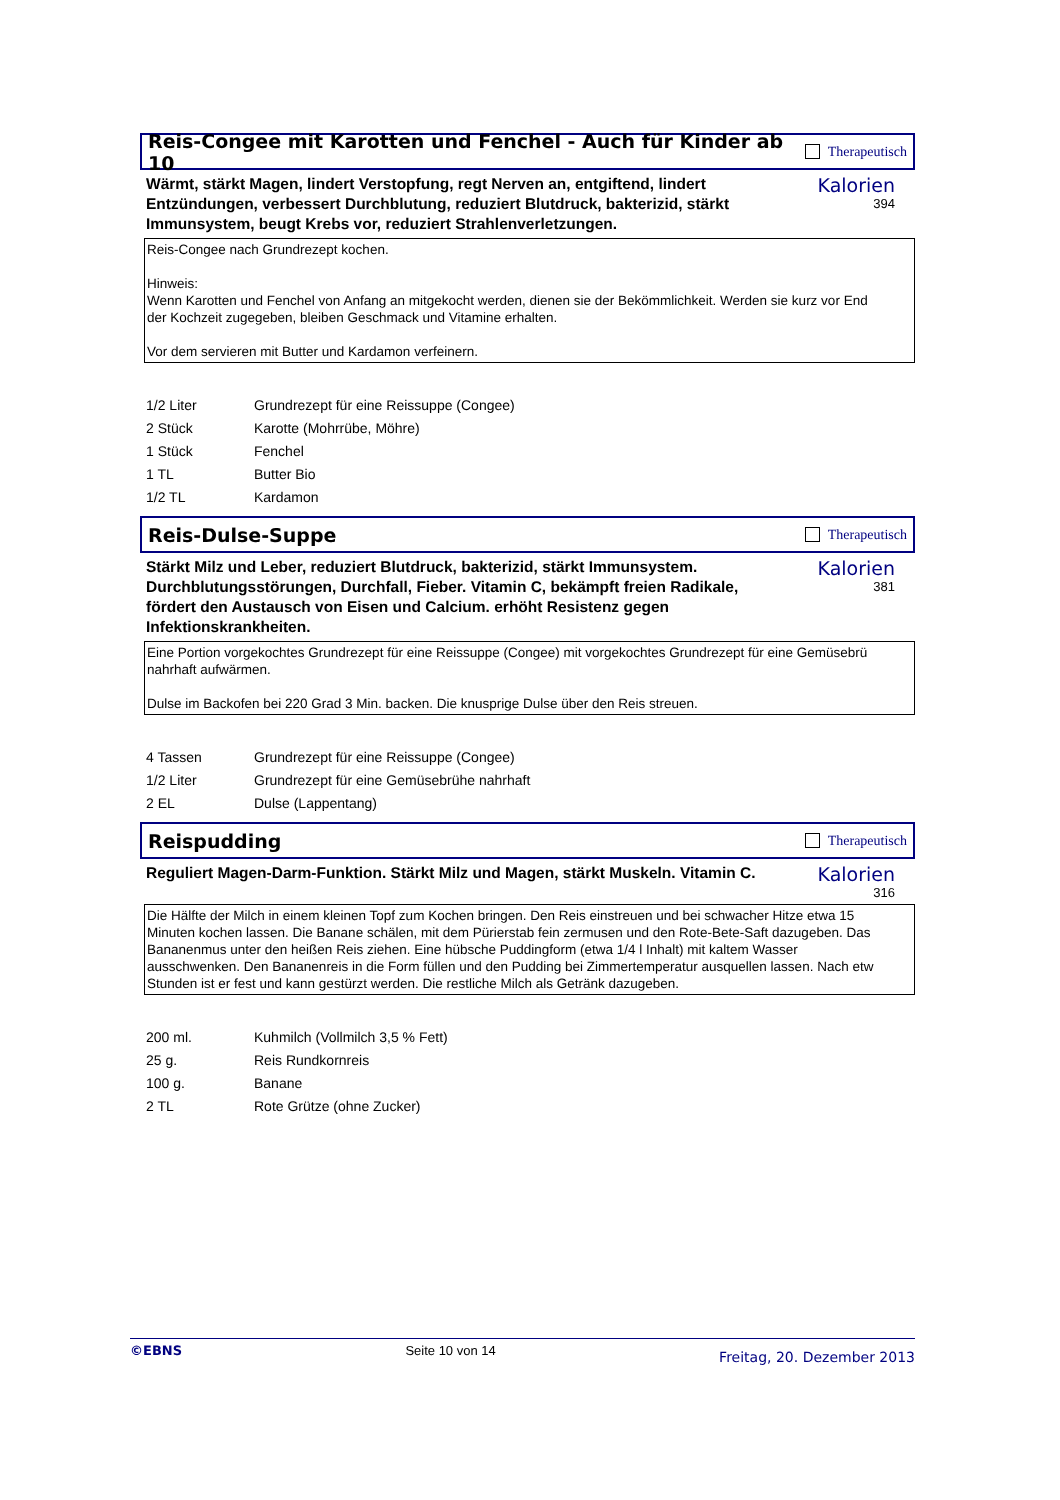Reis-Congee mit Karotten und Fenchel - Auch für Kinder ab 10
Therapeutisch
Wärmt, stärkt Magen, lindert Verstopfung, regt Nerven an, entgiftend, lindert Entzündungen, verbessert Durchblutung, reduziert Blutdruck, bakterizid, stärkt Immunsystem, beugt Krebs vor, reduziert Strahlenverletzungen.
Kalorien
394
Reis-Congee nach Grundrezept kochen.
Hinweis:
Wenn Karotten und Fenchel von Anfang an mitgekocht werden, dienen sie der Bekömmlichkeit. Werden sie kurz vor End
der Kochzeit zugegeben, bleiben Geschmack und Vitamine erhalten.
Vor dem servieren mit Butter und Kardamon verfeinern.
| 1/2 Liter | Grundrezept für eine Reissuppe (Congee) |
| 2 Stück | Karotte (Mohrrübe, Möhre) |
| 1 Stück | Fenchel |
| 1 TL | Butter Bio |
| 1/2 TL | Kardamon |
Reis-Dulse-Suppe
Therapeutisch
Stärkt Milz und Leber, reduziert Blutdruck, bakterizid, stärkt Immunsystem. Durchblutungsstörungen, Durchfall, Fieber. Vitamin C, bekämpft freien Radikale, fördert den Austausch von Eisen und Calcium. erhöht Resistenz gegen Infektionskrankheiten.
Kalorien
381
Eine Portion vorgekochtes Grundrezept für eine Reissuppe (Congee) mit vorgekochtes Grundrezept für eine Gemüsebrü
nahrhaft aufwärmen.
Dulse im Backofen bei 220 Grad 3 Min. backen. Die knusprige Dulse über den Reis streuen.
| 4 Tassen | Grundrezept für eine Reissuppe (Congee) |
| 1/2 Liter | Grundrezept für eine Gemüsebrühe nahrhaft |
| 2 EL | Dulse (Lappentang) |
Reispudding
Therapeutisch
Reguliert Magen-Darm-Funktion. Stärkt Milz und Magen, stärkt Muskeln. Vitamin C.
Kalorien
316
Die Hälfte der Milch in einem kleinen Topf zum Kochen bringen. Den Reis einstreuen und bei schwacher Hitze etwa 15
Minuten kochen lassen. Die Banane schälen, mit dem Pürierstab fein zermusen und den Rote-Bete-Saft dazugeben. Das
Bananenmus unter den heißen Reis ziehen. Eine hübsche Puddingform (etwa 1/4 l Inhalt) mit kaltem Wasser
ausschwenken. Den Bananenreis in die Form füllen und den Pudding bei Zimmertemperatur ausquellen lassen. Nach etw
Stunden ist er fest und kann gestürzt werden. Die restliche Milch als Getränk dazugeben.
| 200 ml. | Kuhmilch (Vollmilch 3,5 % Fett) |
| 25 g. | Reis Rundkornreis |
| 100 g. | Banane |
| 2 TL | Rote Grütze (ohne Zucker) |
©EBNS Seite 10 von 14 Freitag, 20. Dezember 2013